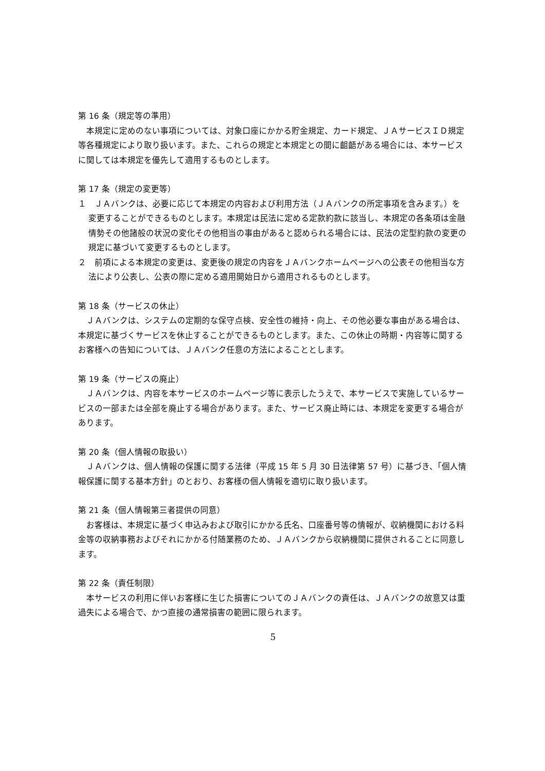第 16 条（規定等の準用）
本規定に定めのない事項については、対象口座にかかる貯金規定、カード規定、ＪＡサービスＩＤ規定等各種規定により取り扱います。また、これらの規定と本規定との間に齟齬がある場合には、本サービスに関しては本規定を優先して適用するものとします。
第 17 条（規定の変更等）
１　ＪＡバンクは、必要に応じて本規定の内容および利用方法（ＪＡバンクの所定事項を含みます。）を変更することができるものとします。本規定は民法に定める定款約款に該当し、本規定の各条項は金融情勢その他諸般の状況の変化その他相当の事由があると認められる場合には、民法の定型約款の変更の規定に基づいて変更するものとします。
２　前項による本規定の変更は、変更後の規定の内容をＪＡバンクホームページへの公表その他相当な方法により公表し、公表の際に定める適用開始日から適用されるものとします。
第 18 条（サービスの休止）
ＪＡバンクは、システムの定期的な保守点検、安全性の維持・向上、その他必要な事由がある場合は、本規定に基づくサービスを休止することができるものとします。また、この休止の時期・内容等に関するお客様への告知については、ＪＡバンク任意の方法によることとします。
第 19 条（サービスの廃止）
ＪＡバンクは、内容を本サービスのホームページ等に表示したうえで、本サービスで実施しているサービスの一部または全部を廃止する場合があります。また、サービス廃止時には、本規定を変更する場合があります。
第 20 条（個人情報の取扱い）
ＪＡバンクは、個人情報の保護に関する法律（平成 15 年 5 月 30 日法律第 57 号）に基づき、「個人情報保護に関する基本方針」のとおり、お客様の個人情報を適切に取り扱います。
第 21 条（個人情報第三者提供の同意）
お客様は、本規定に基づく申込みおよび取引にかかる氏名、口座番号等の情報が、収納機関における料金等の収納事務およびそれにかかる付随業務のため、ＪＡバンクから収納機関に提供されることに同意します。
第 22 条（責任制限）
本サービスの利用に伴いお客様に生じた損害についてのＪＡバンクの責任は、ＪＡバンクの故意又は重過失による場合で、かつ直接の通常損害の範囲に限られます。
5